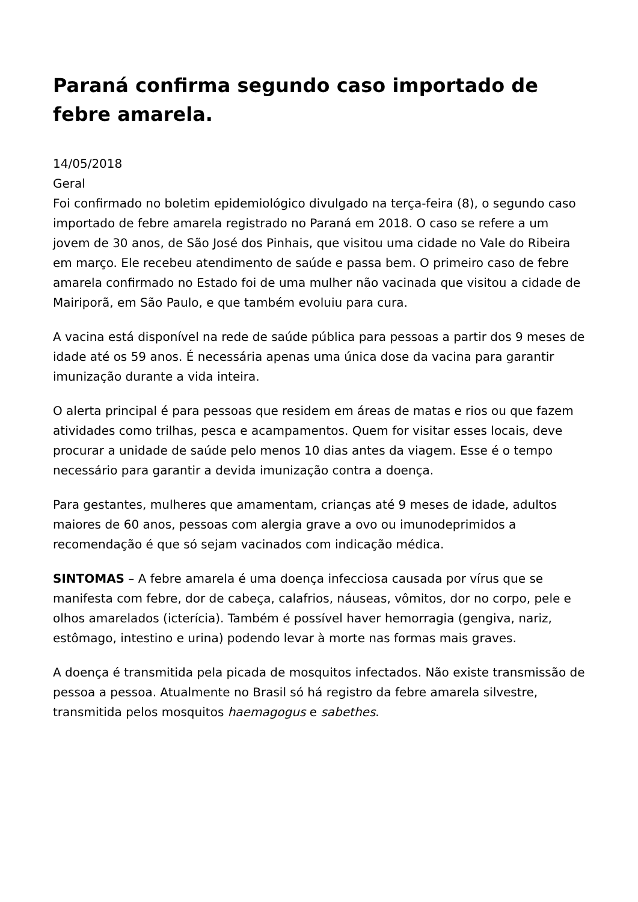Paraná confirma segundo caso importado de febre amarela.
14/05/2018
Geral
Foi confirmado no boletim epidemiológico divulgado na terça-feira (8), o segundo caso importado de febre amarela registrado no Paraná em 2018. O caso se refere a um jovem de 30 anos, de São José dos Pinhais, que visitou uma cidade no Vale do Ribeira em março. Ele recebeu atendimento de saúde e passa bem. O primeiro caso de febre amarela confirmado no Estado foi de uma mulher não vacinada que visitou a cidade de Mairiporã, em São Paulo, e que também evoluiu para cura.
A vacina está disponível na rede de saúde pública para pessoas a partir dos 9 meses de idade até os 59 anos. É necessária apenas uma única dose da vacina para garantir imunização durante a vida inteira.
O alerta principal é para pessoas que residem em áreas de matas e rios ou que fazem atividades como trilhas, pesca e acampamentos. Quem for visitar esses locais, deve procurar a unidade de saúde pelo menos 10 dias antes da viagem. Esse é o tempo necessário para garantir a devida imunização contra a doença.
Para gestantes, mulheres que amamentam, crianças até 9 meses de idade, adultos maiores de 60 anos, pessoas com alergia grave a ovo ou imunodeprimidos a recomendação é que só sejam vacinados com indicação médica.
SINTOMAS – A febre amarela é uma doença infecciosa causada por vírus que se manifesta com febre, dor de cabeça, calafrios, náuseas, vômitos, dor no corpo, pele e olhos amarelados (icterícia). Também é possível haver hemorragia (gengiva, nariz, estômago, intestino e urina) podendo levar à morte nas formas mais graves.
A doença é transmitida pela picada de mosquitos infectados. Não existe transmissão de pessoa a pessoa. Atualmente no Brasil só há registro da febre amarela silvestre, transmitida pelos mosquitos haemagogus e sabethes.